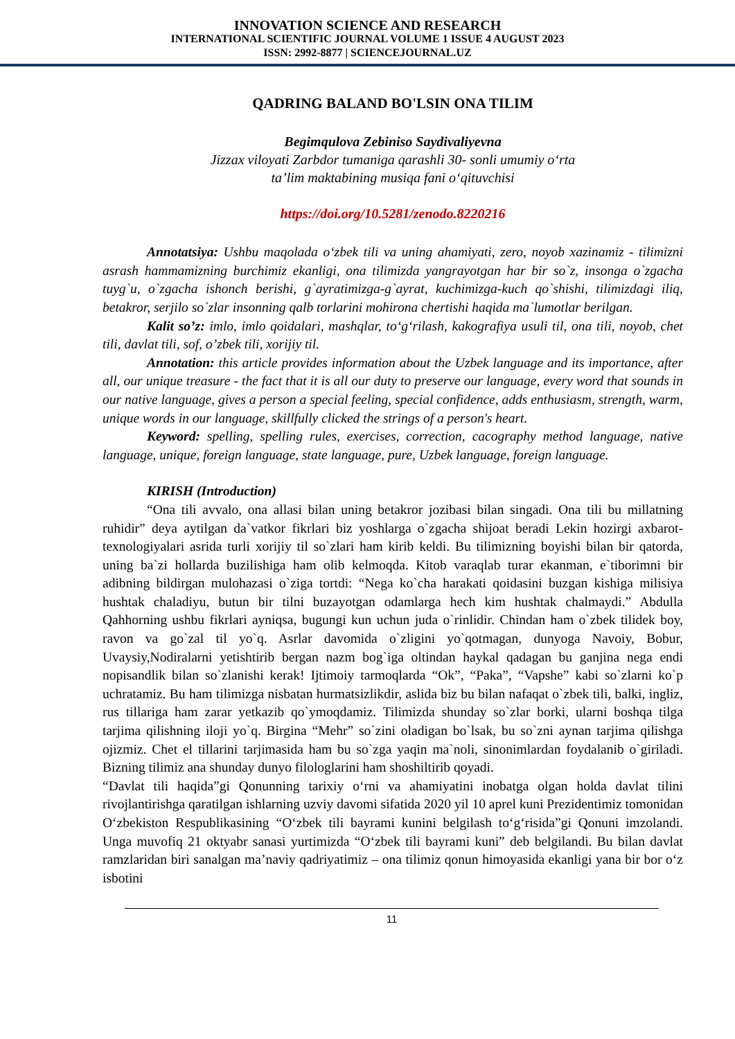INNOVATION SCIENCE AND RESEARCH
INTERNATIONAL SCIENTIFIC JOURNAL VOLUME 1 ISSUE 4 AUGUST 2023
ISSN: 2992-8877 | SCIENCEJOURNAL.UZ
QADRING BALAND BO'LSIN ONA TILIM
Begimqulova Zebiniso Saydivaliyevna
Jizzax viloyati Zarbdor tumaniga qarashli 30- sonli umumiy o‘rta
ta’lim maktabining musiqa fani o‘qituvchisi
https://doi.org/10.5281/zenodo.8220216
Annotatsiya: Ushbu maqolada o‘zbek tili va uning ahamiyati, zero, noyob xazinamiz - tilimizni asrash hammamizning burchimiz ekanligi, ona tilimizda yangrayotgan har bir so`z, insonga o`zgacha tuyg`u, o`zgacha ishonch berishi, g`ayratimizga-g`ayrat, kuchimizga-kuch qo`shishi, tilimizdagi iliq, betakror, serjilo so`zlar insonning qalb torlarini mohirona chertishi haqida ma`lumotlar berilgan.
Kalit so’z: imlo, imlo qoidalari, mashqlar, to‘g‘rilash, kakografiya usuli til, ona tili, noyob, chet tili, davlat tili, sof, o’zbek tili, xorijiy til.
Annotation: this article provides information about the Uzbek language and its importance, after all, our unique treasure - the fact that it is all our duty to preserve our language, every word that sounds in our native language, gives a person a special feeling, special confidence, adds enthusiasm, strength, warm, unique words in our language, skillfully clicked the strings of a person's heart.
Keyword: spelling, spelling rules, exercises, correction, cacography method language, native language, unique, foreign language, state language, pure, Uzbek language, foreign language.
KIRISH (Introduction)
“Ona tili avvalo, ona allasi bilan uning betakror jozibasi bilan singadi. Ona tili bu millatning ruhidir” deya aytilgan da`vatkor fikrlari biz yoshlarga o`zgacha shijoat beradi Lekin hozirgi axbarot-texnologiyalari asrida turli xorijiy til so`zlari ham kirib keldi. Bu tilimizning boyishi bilan bir qatorda, uning ba`zi hollarda buzilishiga ham olib kelmoqda. Kitob varaqlab turar ekanman, e`tiborimni bir adibning bildirgan mulohazasi o`ziga tortdi: “Nega ko`cha harakati qoidasini buzgan kishiga milisiya hushtak chaladiyu, butun bir tilni buzayotgan odamlarga hech kim hushtak chalmaydi.” Abdulla Qahhorning ushbu fikrlari ayniqsa, bugungi kun uchun juda o`rinlidir. Chindan ham o`zbek tilidek boy, ravon va go`zal til yo`q. Asrlar davomida o`zligini yo`qotmagan, dunyoga Navoiy, Bobur, Uvaysiy,Nodiralarni yetishtirib bergan nazm bog`iga oltindan haykal qadagan bu ganjina nega endi nopisandlik bilan so`zlanishi kerak! Ijtimoiy tarmoqlarda “Ok”, “Paka”, “Vapshe” kabi so`zlarni ko`p uchratamiz. Bu ham tilimizga nisbatan hurmatsizlikdir, aslida biz bu bilan nafaqat o`zbek tili, balki, ingliz, rus tillariga ham zarar yetkazib qo`ymoqdamiz. Tilimizda shunday so`zlar borki, ularni boshqa tilga tarjima qilishning iloji yo`q. Birgina “Mehr” so`zini oladigan bo`lsak, bu so`zni aynan tarjima qilishga ojizmiz. Chet el tillarini tarjimasida ham bu so`zga yaqin ma`noli, sinonimlardan foydalanib o`giriladi. Bizning tilimiz ana shunday dunyo filologlarini ham shoshiltirib qoyadi.
“Davlat tili haqida”gi Qonunning tarixiy o‘rni va ahamiyatini inobatga olgan holda davlat tilini rivojlantirishga qaratilgan ishlarning uzviy davomi sifatida 2020 yil 10 aprel kuni Prezidentimiz tomonidan O‘zbekiston Respublikasining “O‘zbek tili bayrami kunini belgilash to‘g‘risida”gi Qonuni imzolandi. Unga muvofiq 21 oktyabr sanasi yurtimizda “O‘zbek tili bayrami kuni” deb belgilandi. Bu bilan davlat ramzlaridan biri sanalgan ma’naviy qadriyatimiz – ona tilimiz qonun himoyasida ekanligi yana bir bor o‘z isbotini
11